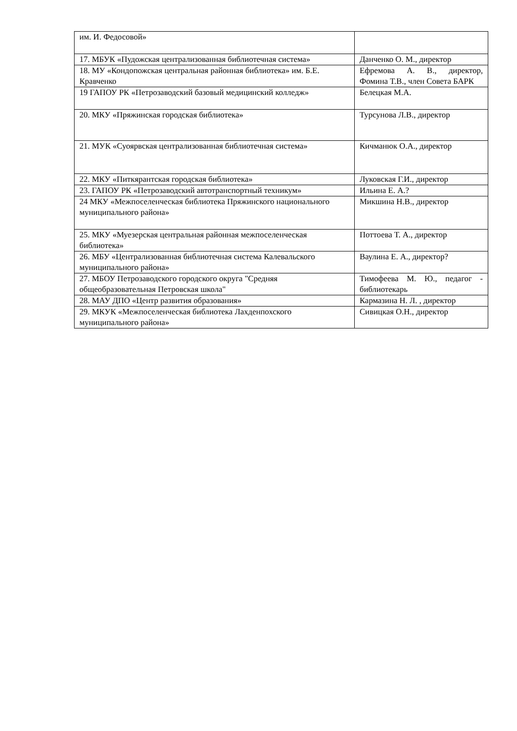| им. И. Федосовой» | |
| 17. МБУК «Пудожская централизованная библиотечная система» | Данченко О. М., директор |
| 18. МУ «Кондопожская центральная районная библиотека» им. Б.Е. Кравченко | Ефремова А. В., директор, Фомина Т.В., член Совета БАРК |
| 19 ГАПОУ РК «Петрозаводский базовый медицинский колледж» | Белецкая М.А. |
| 20. МКУ «Пряжинская городская библиотека» | Турсунова Л.В., директор |
| 21. МУК «Суоярвская централизованная библиотечная система» | Кичманюк О.А., директор |
| 22. МКУ «Питкярантская городская библиотека» | Луковская Г.И., директор |
| 23. ГАПОУ РК «Петрозаводский автотранспортный техникум» | Ильина Е. А.? |
| 24 МКУ «Межпоселенческая библиотека Пряжинского национального муниципального района» | Микшина Н.В., директор |
| 25. МКУ «Муезерская центральная районная межпоселенческая библиотека» | Поттоева Т. А., директор |
| 26. МБУ «Централизованная библиотечная система Калевальского муниципального района» | Ваулина Е. А., директор? |
| 27. МБОУ Петрозаводского городского округа "Средняя общеобразовательная Петровская школа" | Тимофеева М. Ю., педагог - библиотекарь |
| 28. МАУ ДПО «Центр развития образования» | Кармазина Н. Л. , директор |
| 29. МКУК «Межпоселенческая библиотека Лахденпохского муниципального района» | Сивицкая О.Н., директор |